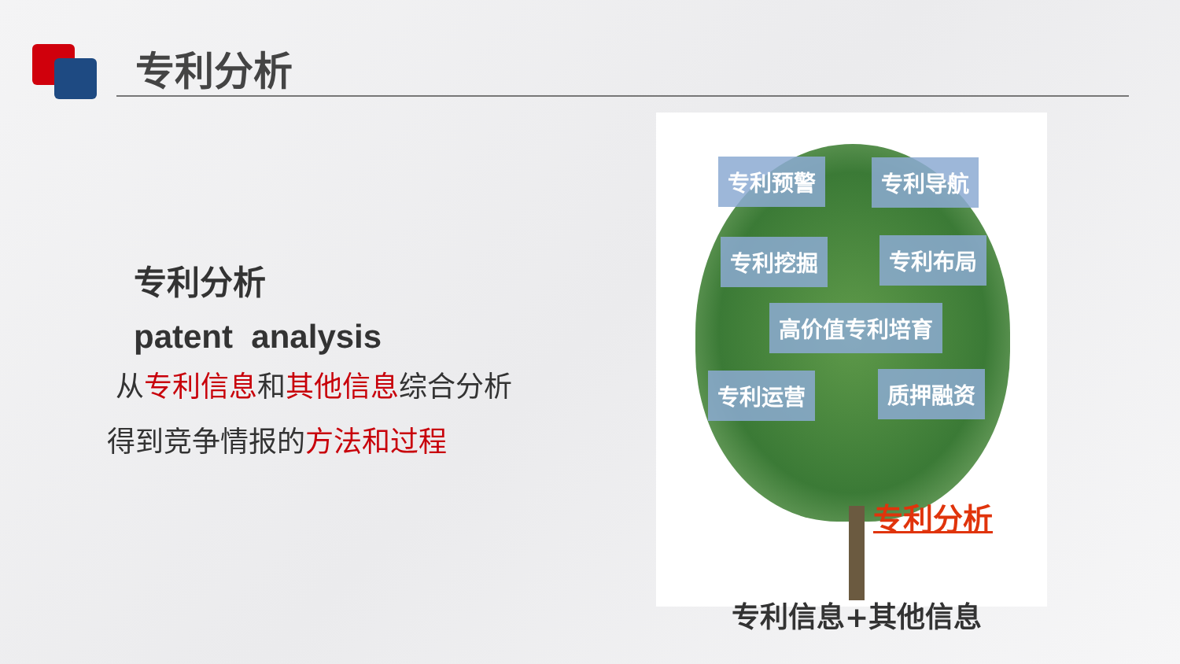专利分析
专利分析
patent analysis
从专利信息和其他信息综合分析
得到竞争情报的方法和过程
专利预警 专利导航
专利挖掘 专利布局
高价值专利培育
专利运营 质押融资
专利分析
专利信息+其他信息